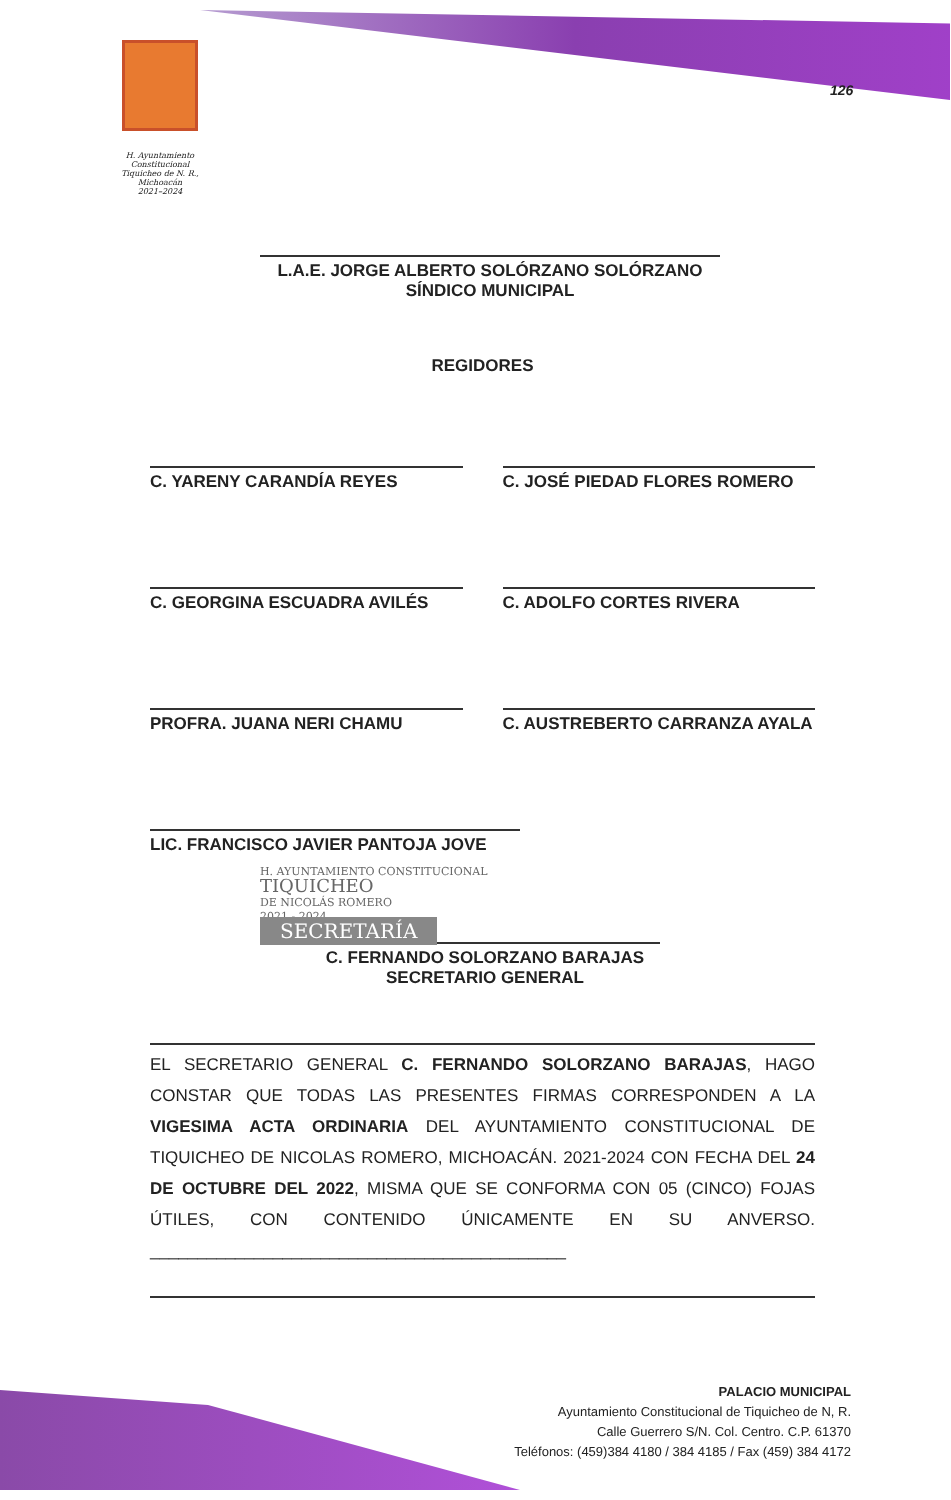H. Ayuntamiento Constitucional
Tiquicheo de N. R., Michoacán
2021–2024
126
L.A.E. JORGE ALBERTO SOLÓRZANO SOLÓRZANO
SÍNDICO MUNICIPAL
REGIDORES
C. YARENY CARANDÍA REYES C. JOSÉ PIEDAD FLORES ROMERO
C. GEORGINA ESCUADRA AVILÉS C. ADOLFO CORTES RIVERA
PROFRA. JUANA NERI CHAMU C. AUSTREBERTO CARRANZA AYALA
LIC. FRANCISCO JAVIER PANTOJA JOVE
H. AYUNTAMIENTO CONSTITUCIONAL
TIQUICHEO
DE NICOLÁS ROMERO
2021 - 2024
SECRETARÍA
C. FERNANDO SOLORZANO BARAJAS
SECRETARIO GENERAL
EL SECRETARIO GENERAL C. FERNANDO SOLORZANO BARAJAS, HAGO CONSTAR QUE TODAS LAS PRESENTES FIRMAS CORRESPONDEN A LA VIGESIMA ACTA ORDINARIA DEL AYUNTAMIENTO CONSTITUCIONAL DE TIQUICHEO DE NICOLAS ROMERO, MICHOACÁN. 2021-2024 CON FECHA DEL 24 DE OCTUBRE DEL 2022, MISMA QUE SE CONFORMA CON 05 (CINCO) FOJAS ÚTILES, CON CONTENIDO ÚNICAMENTE EN SU ANVERSO. ____________________________________________
PALACIO MUNICIPAL
Ayuntamiento Constitucional de Tiquicheo de N, R.
Calle Guerrero S/N. Col. Centro. C.P. 61370
Teléfonos: (459)384 4180 / 384 4185 / Fax (459) 384 4172